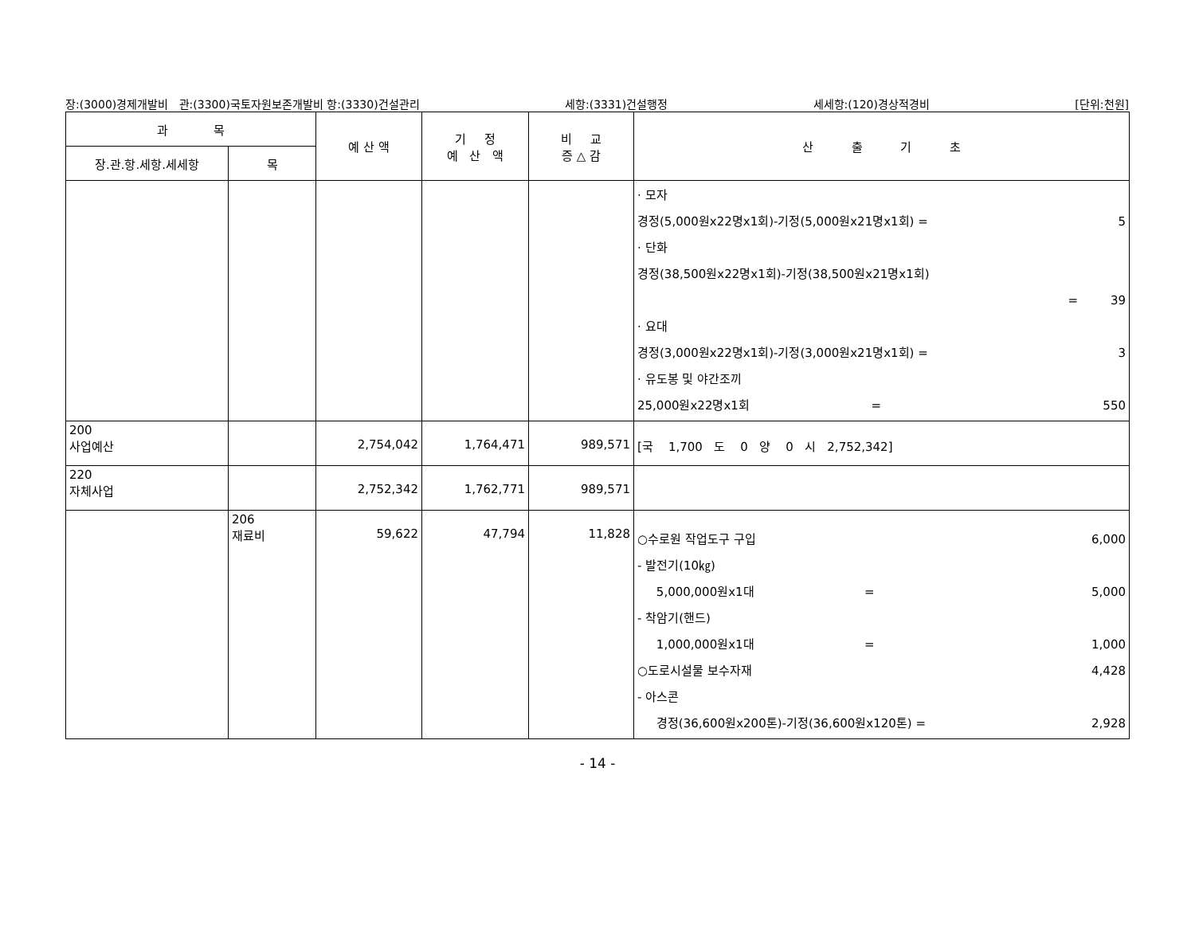장:(3000)경제개발비 관:(3300)국토자원보존개발비 항:(3330)건설관리 세항:(3331)건설행정 세세항:(120)경상적경비 [단위:천원]
| 과 목 | | 예 산 액 | 기 정 예 산 액 | 비 교 증 △ 감 | 산 출 기 초 |
| --- | --- | --- | --- | --- | --- |
| 장.관.항.세항.세세항 | 목 | | | | |
| | | | | | · 모자 경정(5,000원x22명x1회)-기정(5,000원x21명x1회) = 5 · 단화 경정(38,500원x22명x1회)-기정(38,500원x21명x1회) = 39 · 요대 경정(3,000원x22명x1회)-기정(3,000원x21명x1회) = 3 · 유도봉 및 야간조끼 25,000원x22명x1회 = 550 |
| 200 사업예산 | | 2,754,042 | 1,764,471 | 989,571 | [국 1,700 도 0 양 0 시 2,752,342] |
| 220 자체사업 | | 2,752,342 | 1,762,771 | 989,571 | |
| | 206 재료비 | 59,622 | 47,794 | 11,828 | ○수로원 작업도구 구입 6,000 - 발전기(10㎏) 5,000,000원x1대 = 5,000 - 착암기(핸드) 1,000,000원x1대 = 1,000 ○도로시설물 보수자재 4,428 - 아스콘 경정(36,600원x200톤)-기정(36,600원x120톤) = 2,928 |
- 14 -